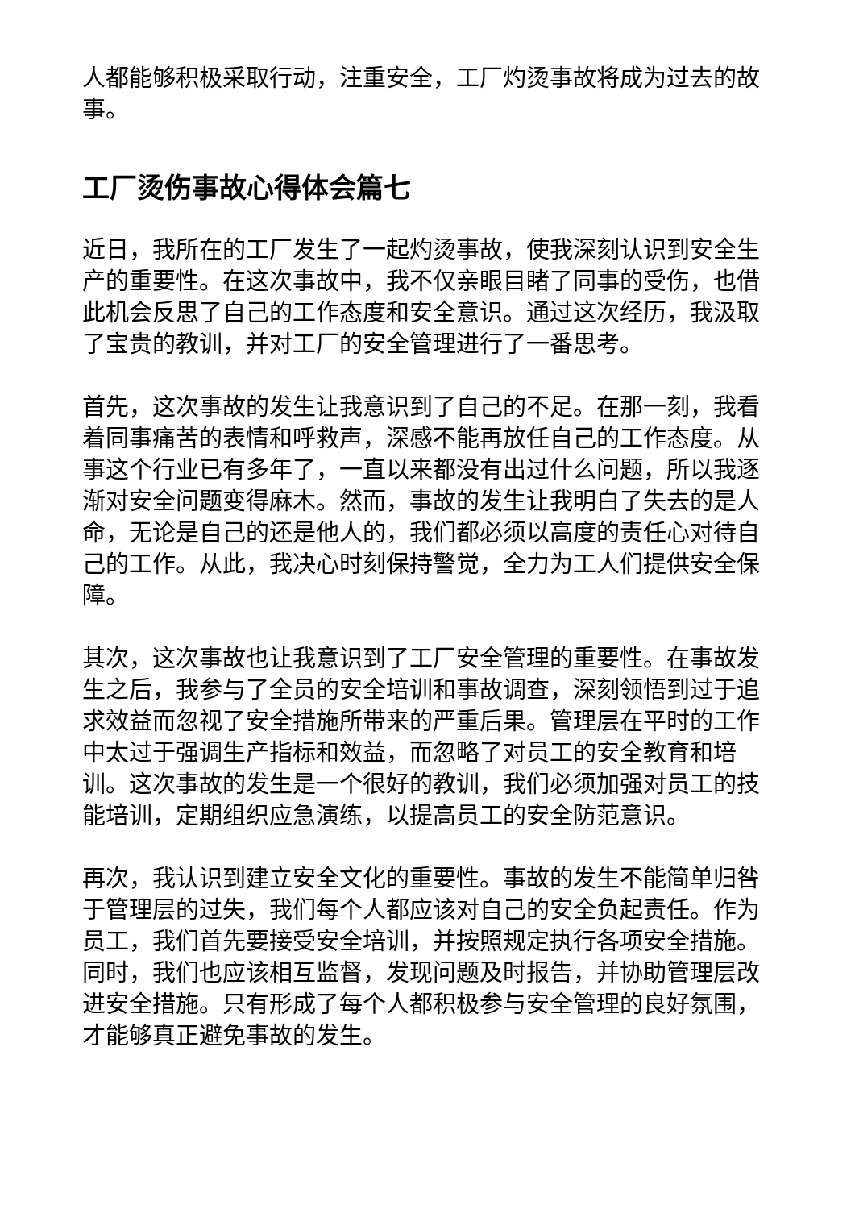人都能够积极采取行动，注重安全，工厂灼烫事故将成为过去的故事。
工厂烫伤事故心得体会篇七
近日，我所在的工厂发生了一起灼烫事故，使我深刻认识到安全生产的重要性。在这次事故中，我不仅亲眼目睹了同事的受伤，也借此机会反思了自己的工作态度和安全意识。通过这次经历，我汲取了宝贵的教训，并对工厂的安全管理进行了一番思考。
首先，这次事故的发生让我意识到了自己的不足。在那一刻，我看着同事痛苦的表情和呼救声，深感不能再放任自己的工作态度。从事这个行业已有多年了，一直以来都没有出过什么问题，所以我逐渐对安全问题变得麻木。然而，事故的发生让我明白了失去的是人命，无论是自己的还是他人的，我们都必须以高度的责任心对待自己的工作。从此，我决心时刻保持警觉，全力为工人们提供安全保障。
其次，这次事故也让我意识到了工厂安全管理的重要性。在事故发生之后，我参与了全员的安全培训和事故调查，深刻领悟到过于追求效益而忽视了安全措施所带来的严重后果。管理层在平时的工作中太过于强调生产指标和效益，而忽略了对员工的安全教育和培训。这次事故的发生是一个很好的教训，我们必须加强对员工的技能培训，定期组织应急演练，以提高员工的安全防范意识。
再次，我认识到建立安全文化的重要性。事故的发生不能简单归咎于管理层的过失，我们每个人都应该对自己的安全负起责任。作为员工，我们首先要接受安全培训，并按照规定执行各项安全措施。同时，我们也应该相互监督，发现问题及时报告，并协助管理层改进安全措施。只有形成了每个人都积极参与安全管理的良好氛围，才能够真正避免事故的发生。